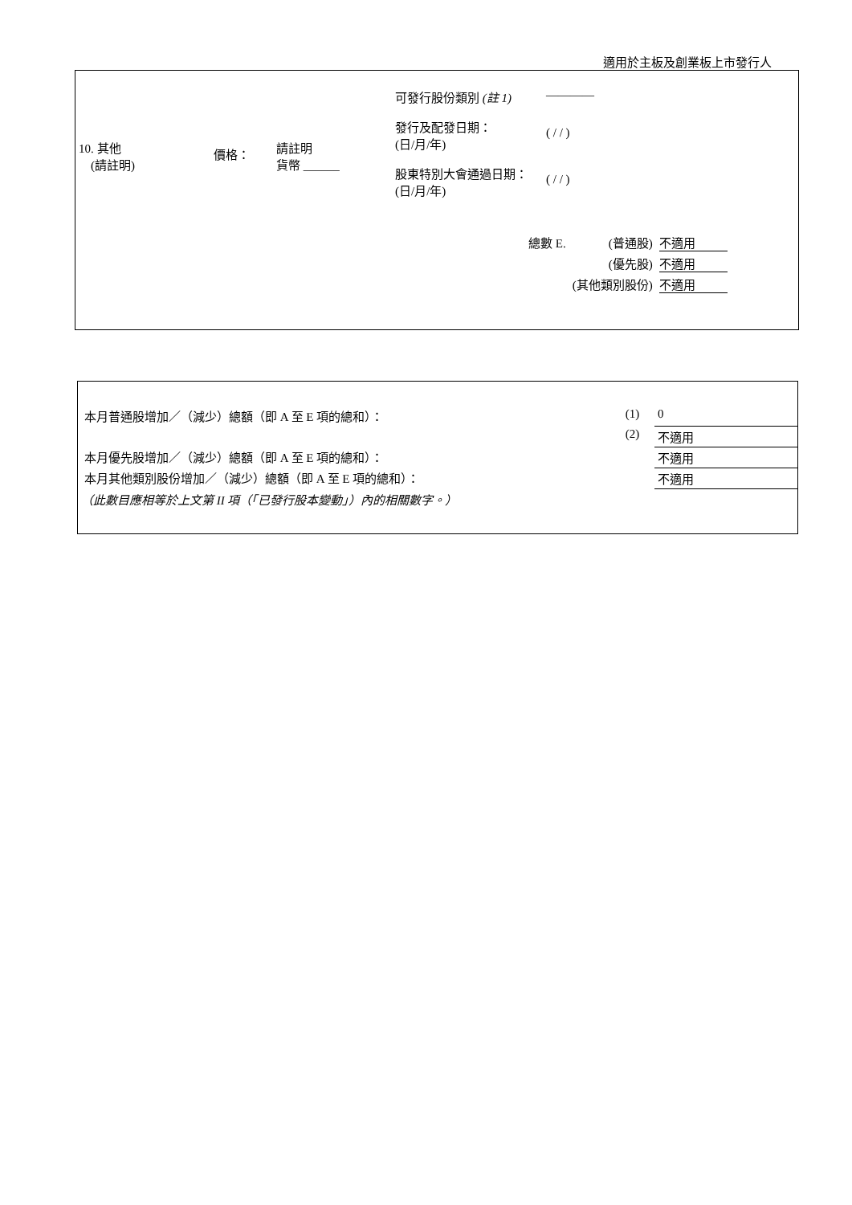適用於主板及創業板上市發行人
| | | | 可發行股份類別 (註 1) | ———— |
| 10. 其他 (請註明) | 價格： | 請註明 貨幣 ______ | 發行及配發日期： (日/月/年) | ( / / ) |
| | | | 股東特別大會通過日期： (日/月/年) | ( / / ) |
| 總數 E. | (普通股) | 不適用 |
| | (優先股) | 不適用 |
| | (其他類別股份) | 不適用 |
| 本月普通股增加／（減少）總額（即 A 至 E 項的總和）： | (1) | 0 |
| | (2) | 不適用 |
| 本月優先股增加／（減少）總額（即 A 至 E 項的總和）： | | 不適用 |
| 本月其他類別股份增加／（減少）總額（即 A 至 E 項的總和）： | | 不適用 |
| （此數目應相等於上文第 II 項（「已發行股本變動」）內的相關數字。） | | |